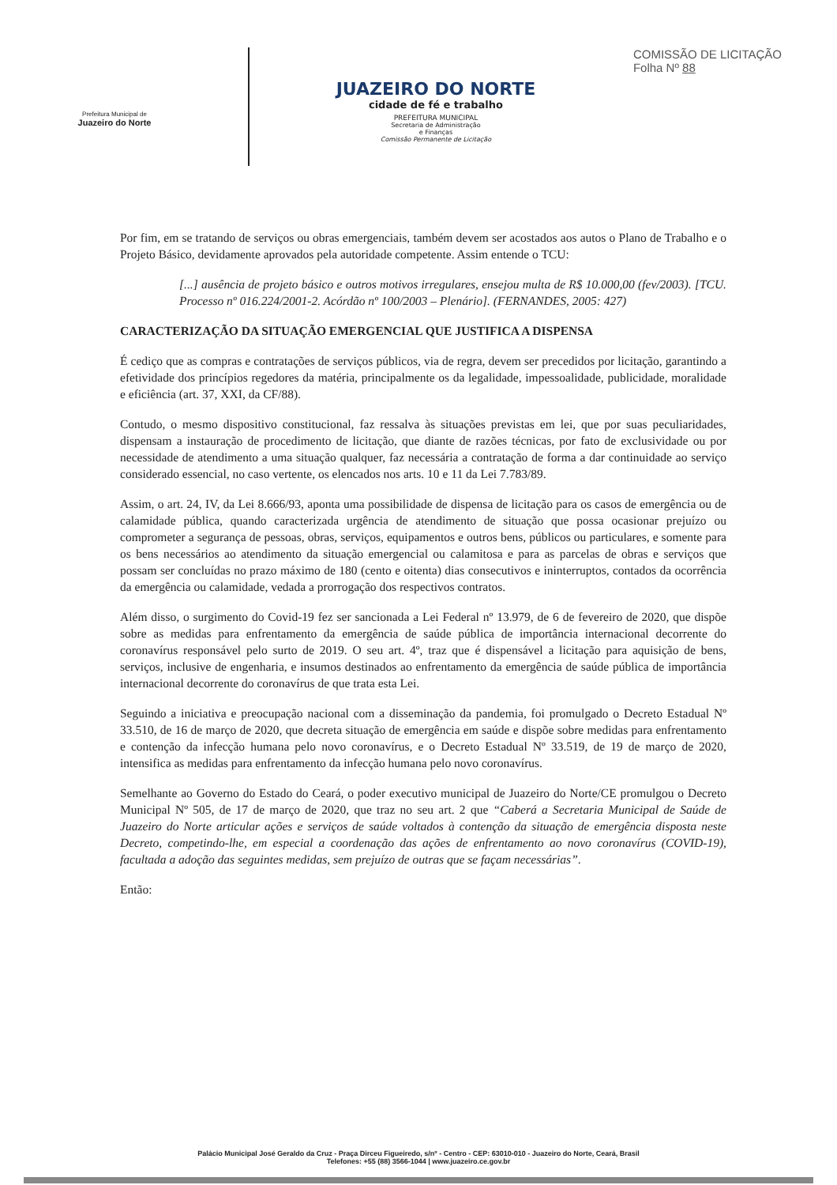Prefeitura Municipal de
Juazeiro do Norte
JUAZEIRO DO NORTE
cidade de fé e trabalho
PREFEITURA MUNICIPAL
Secretaria de Administração
e Finanças
Comissão Permanente de Licitação
COMISSÃO DE LICITAÇÃO
Folha Nº 88
Por fim, em se tratando de serviços ou obras emergenciais, também devem ser acostados aos autos o Plano de Trabalho e o Projeto Básico, devidamente aprovados pela autoridade competente. Assim entende o TCU:
[...] ausência de projeto básico e outros motivos irregulares, ensejou multa de R$ 10.000,00 (fev/2003). [TCU. Processo nº 016.224/2001-2. Acórdão nº 100/2003 – Plenário]. (FERNANDES, 2005: 427)
CARACTERIZAÇÃO DA SITUAÇÃO EMERGENCIAL QUE JUSTIFICA A DISPENSA
É cediço que as compras e contratações de serviços públicos, via de regra, devem ser precedidos por licitação, garantindo a efetividade dos princípios regedores da matéria, principalmente os da legalidade, impessoalidade, publicidade, moralidade e eficiência (art. 37, XXI, da CF/88).
Contudo, o mesmo dispositivo constitucional, faz ressalva às situações previstas em lei, que por suas peculiaridades, dispensam a instauração de procedimento de licitação, que diante de razões técnicas, por fato de exclusividade ou por necessidade de atendimento a uma situação qualquer, faz necessária a contratação de forma a dar continuidade ao serviço considerado essencial, no caso vertente, os elencados nos arts. 10 e 11 da Lei 7.783/89.
Assim, o art. 24, IV, da Lei 8.666/93, aponta uma possibilidade de dispensa de licitação para os casos de emergência ou de calamidade pública, quando caracterizada urgência de atendimento de situação que possa ocasionar prejuízo ou comprometer a segurança de pessoas, obras, serviços, equipamentos e outros bens, públicos ou particulares, e somente para os bens necessários ao atendimento da situação emergencial ou calamitosa e para as parcelas de obras e serviços que possam ser concluídas no prazo máximo de 180 (cento e oitenta) dias consecutivos e ininterruptos, contados da ocorrência da emergência ou calamidade, vedada a prorrogação dos respectivos contratos.
Além disso, o surgimento do Covid-19 fez ser sancionada a Lei Federal nº 13.979, de 6 de fevereiro de 2020, que dispõe sobre as medidas para enfrentamento da emergência de saúde pública de importância internacional decorrente do coronavírus responsável pelo surto de 2019. O seu art. 4º, traz que é dispensável a licitação para aquisição de bens, serviços, inclusive de engenharia, e insumos destinados ao enfrentamento da emergência de saúde pública de importância internacional decorrente do coronavírus de que trata esta Lei.
Seguindo a iniciativa e preocupação nacional com a disseminação da pandemia, foi promulgado o Decreto Estadual Nº 33.510, de 16 de março de 2020, que decreta situação de emergência em saúde e dispõe sobre medidas para enfrentamento e contenção da infecção humana pelo novo coronavírus, e o Decreto Estadual Nº 33.519, de 19 de março de 2020, intensifica as medidas para enfrentamento da infecção humana pelo novo coronavírus.
Semelhante ao Governo do Estado do Ceará, o poder executivo municipal de Juazeiro do Norte/CE promulgou o Decreto Municipal Nº 505, de 17 de março de 2020, que traz no seu art. 2 que “Caberá a Secretaria Municipal de Saúde de Juazeiro do Norte articular ações e serviços de saúde voltados à contenção da situação de emergência disposta neste Decreto, competindo-lhe, em especial a coordenação das ações de enfrentamento ao novo coronavírus (COVID-19), facultada a adoção das seguintes medidas, sem prejuízo de outras que se façam necessárias”.
Então:
Palácio Municipal José Geraldo da Cruz - Praça Dirceu Figueiredo, s/nº - Centro - CEP: 63010-010 - Juazeiro do Norte, Ceará, Brasil
Telefones: +55 (88) 3566-1044 | www.juazeiro.ce.gov.br